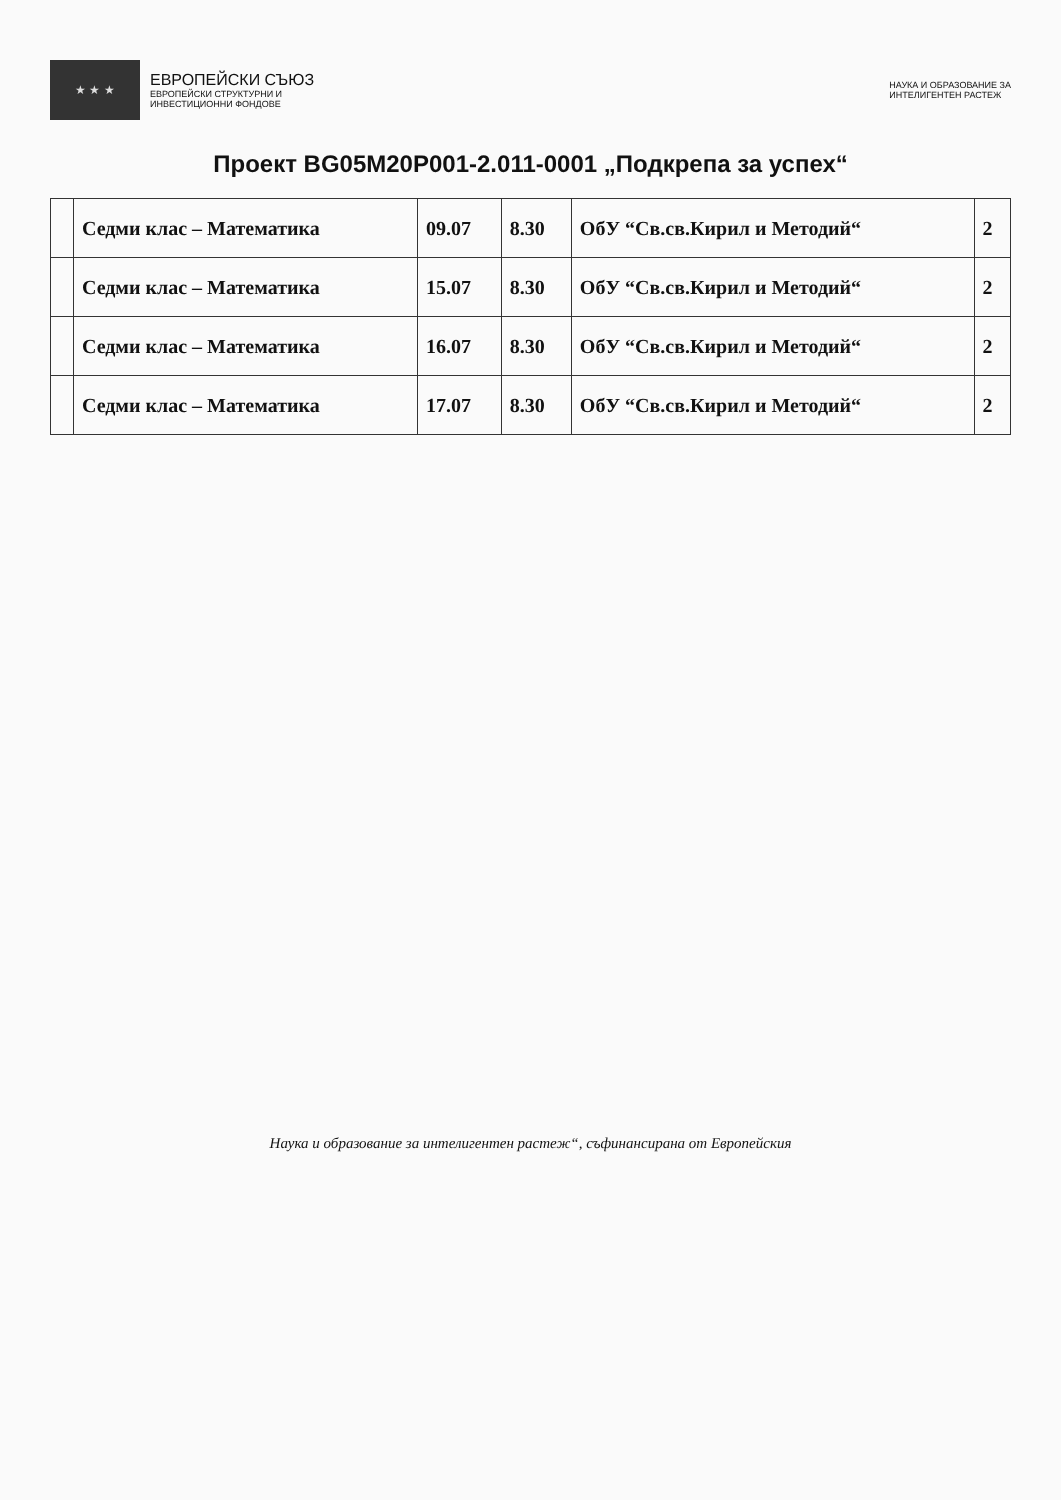★ ★ ★
ЕВРОПЕЙСКИ СЪЮЗ
ЕВРОПЕЙСКИ СТРУКТУРНИ И
ИНВЕСТИЦИОННИ ФОНДОВЕ
НАУКА И ОБРАЗОВАНИЕ ЗА
ИНТЕЛИГЕНТЕН РАСТЕЖ
Проект BG05M20P001-2.011-0001 „Подкрепа за успех“
| | Седми клас – Математика | 09.07 | 8.30 | ОбУ “Св.св.Кирил и Методий“ | 2 |
| | Седми клас – Математика | 15.07 | 8.30 | ОбУ “Св.св.Кирил и Методий“ | 2 |
| | Седми клас – Математика | 16.07 | 8.30 | ОбУ “Св.св.Кирил и Методий“ | 2 |
| | Седми клас – Математика | 17.07 | 8.30 | ОбУ “Св.св.Кирил и Методий“ | 2 |
Наука и образование за интелигентен растеж“, съфинансирана от Европейския